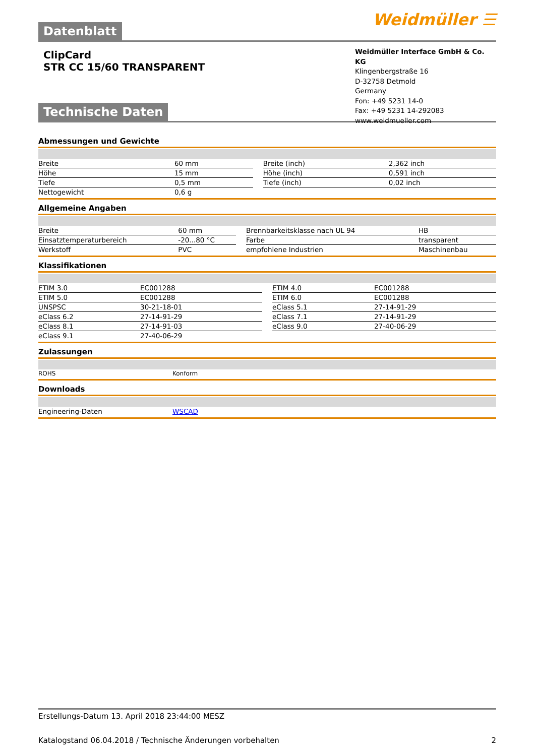Datenblatt
Weidmüller ☰
ClipCard
STR CC 15/60 TRANSPARENT
Weidmüller Interface GmbH & Co. KG
Klingenbergstraße 16
D-32758 Detmold
Germany
Fon: +49 5231 14-0
Fax: +49 5231 14-292083
www.weidmueller.com
Technische Daten
Abmessungen und Gewichte
| Breite | 60 mm | | Breite (inch) | 2,362 inch |
| Höhe | 15 mm | | Höhe (inch) | 0,591 inch |
| Tiefe | 0,5 mm | | Tiefe (inch) | 0,02 inch |
| Nettogewicht | 0,6 g | | | |
Allgemeine Angaben
| Breite | 60 mm | | Brennbarkeitsklasse nach UL 94 | HB |
| Einsatztemperaturbereich | -20...80 °C | | Farbe | transparent |
| Werkstoff | PVC | | empfohlene Industrien | Maschinenbau |
Klassifikationen
| ETIM 3.0 | EC001288 | | ETIM 4.0 | EC001288 |
| ETIM 5.0 | EC001288 | | ETIM 6.0 | EC001288 |
| UNSPSC | 30-21-18-01 | | eClass 5.1 | 27-14-91-29 |
| eClass 6.2 | 27-14-91-29 | | eClass 7.1 | 27-14-91-29 |
| eClass 8.1 | 27-14-91-03 | | eClass 9.0 | 27-40-06-29 |
| eClass 9.1 | 27-40-06-29 | | | |
Zulassungen
| ROHS | Konform |
Downloads
| Engineering-Daten | WSCAD |
Erstellungs-Datum 13. April 2018 23:44:00 MESZ
Katalogstand 06.04.2018 / Technische Änderungen vorbehalten 2